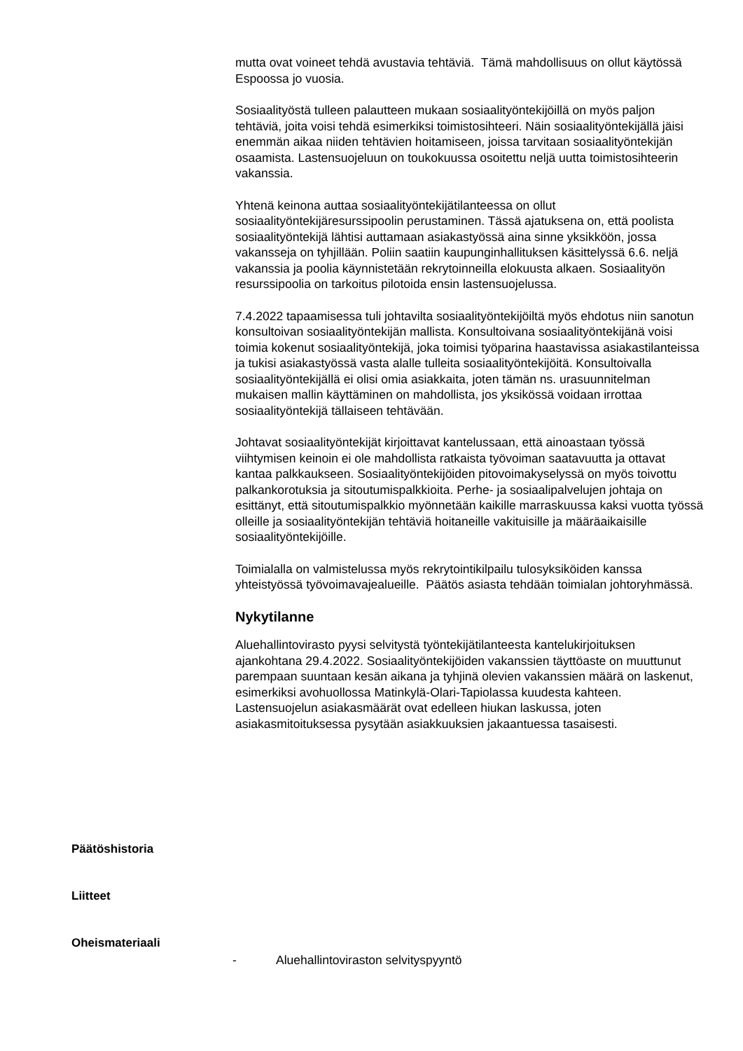mutta ovat voineet tehdä avustavia tehtäviä. Tämä mahdollisuus on ollut käytössä Espoossa jo vuosia.
Sosiaalityöstä tulleen palautteen mukaan sosiaalityöntekijöillä on myös paljon tehtäviä, joita voisi tehdä esimerkiksi toimistosihteeri. Näin sosiaalityöntekijällä jäisi enemmän aikaa niiden tehtävien hoitamiseen, joissa tarvitaan sosiaalityöntekijän osaamista. Lastensuojeluun on toukokuussa osoitettu neljä uutta toimistosihteerin vakanssia.
Yhtenä keinona auttaa sosiaalityöntekijätilanteessa on ollut sosiaalityöntekijäresurssipoolin perustaminen. Tässä ajatuksena on, että poolista sosiaalityöntekijä lähtisi auttamaan asiakastyössä aina sinne yksikköön, jossa vakansseja on tyhjillään. Poliin saatiin kaupunginhallituksen käsittelyssä 6.6. neljä vakanssia ja poolia käynnistetään rekrytoinneilla elokuusta alkaen. Sosiaalityön resurssipoolia on tarkoitus pilotoida ensin lastensuojelussa.
7.4.2022 tapaamisessa tuli johtavilta sosiaalityöntekijöiltä myös ehdotus niin sanotun konsultoivan sosiaalityöntekijän mallista. Konsultoivana sosiaalityöntekijänä voisi toimia kokenut sosiaalityöntekijä, joka toimisi työparina haastavissa asiakastilanteissa ja tukisi asiakastyössä vasta alalle tulleita sosiaalityöntekijöitä. Konsultoivalla sosiaalityöntekijällä ei olisi omia asiakkaita, joten tämän ns. urasuunnitelman mukaisen mallin käyttäminen on mahdollista, jos yksikössä voidaan irrottaa sosiaalityöntekijä tällaiseen tehtävään.
Johtavat sosiaalityöntekijät kirjoittavat kantelussaan, että ainoastaan työssä viihtymisen keinoin ei ole mahdollista ratkaista työvoiman saatavuutta ja ottavat kantaa palkkaukseen. Sosiaalityöntekijöiden pitovoimakyselyssä on myös toivottu palkankorotuksia ja sitoutumispalkkioita. Perhe- ja sosiaalipalvelujen johtaja on esittänyt, että sitoutumispalkkio myönnetään kaikille marraskuussa kaksi vuotta työssä olleille ja sosiaalityöntekijän tehtäviä hoitaneille vakituisille ja määräaikaisille sosiaalityöntekijöille.
Toimialalla on valmistelussa myös rekrytointikilpailu tulosyksiköiden kanssa yhteistyössä työvoimavajealueille. Päätös asiasta tehdään toimialan johtoryhmässä.
Nykytilanne
Aluehallintovirasto pyysi selvitystä työntekijätilanteesta kantelukirjoituksen ajankohtana 29.4.2022. Sosiaalityöntekijöiden vakanssien täyttöaste on muuttunut parempaan suuntaan kesän aikana ja tyhjinä olevien vakanssien määrä on laskenut, esimerkiksi avohuollossa Matinkylä-Olari-Tapiolassa kuudesta kahteen. Lastensuojelun asiakasmäärät ovat edelleen hiukan laskussa, joten asiakasmitoituksessa pysytään asiakkuuksien jakaantuessa tasaisesti.
Päätöshistoria
Liitteet
Oheismateriaali
- Aluehallintoviraston selvityspyyntö